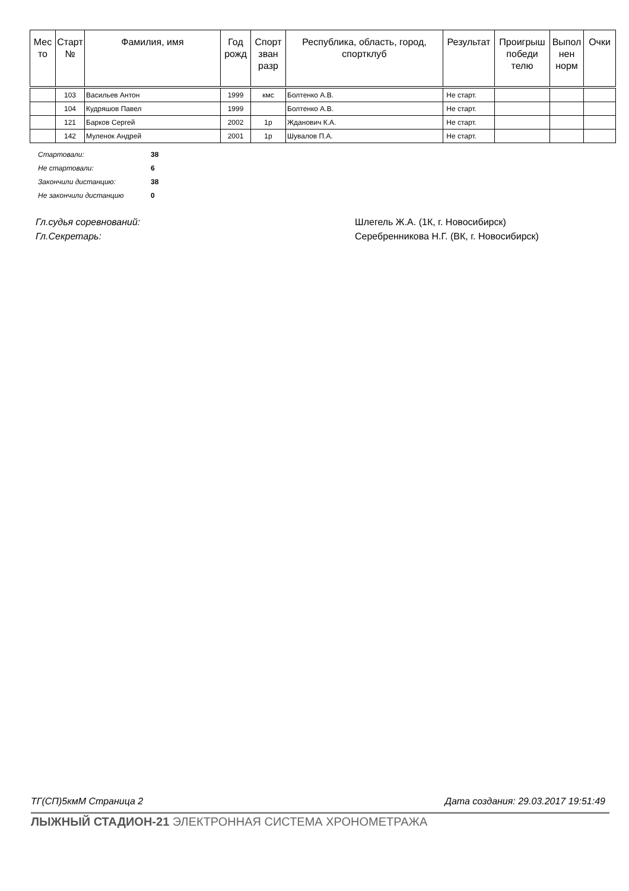| Мес то | Старт № | Фамилия, имя | Год рожд | Спорт зван разр | Республика, область, город, спортклуб | Результат | Проигрыш победи телю | Выпол нен норм | Очки |
| --- | --- | --- | --- | --- | --- | --- | --- | --- | --- |
| | 103 | Васильев Антон | 1999 | кмс | Болтенко А.В. | Не старт. | | | |
| | 104 | Кудряшов Павел | 1999 | | Болтенко А.В. | Не старт. | | | |
| | 121 | Барков Сергей | 2002 | 1р | Жданович К.А. | Не старт. | | | |
| | 142 | Муленок Андрей | 2001 | 1р | Шувалов П.А. | Не старт. | | | |
| Стартовали: | 38 |
| Не стартовали: | 6 |
| Закончили дистанцию: | 38 |
| Не закончили дистанцию | 0 |
Гл.судья соревнований: Шлегель Ж.А. (1К, г. Новосибирск)
Гл.Секретарь: Серебренникова Н.Г. (ВК, г. Новосибирск)
ТГ(СП)5кмМ Страница 2 Дата создания: 29.03.2017 19:51:49
ЛЫЖНЫЙ СТАДИОН-21 ЭЛЕКТРОННАЯ СИСТЕМА ХРОНОМЕТРАЖА